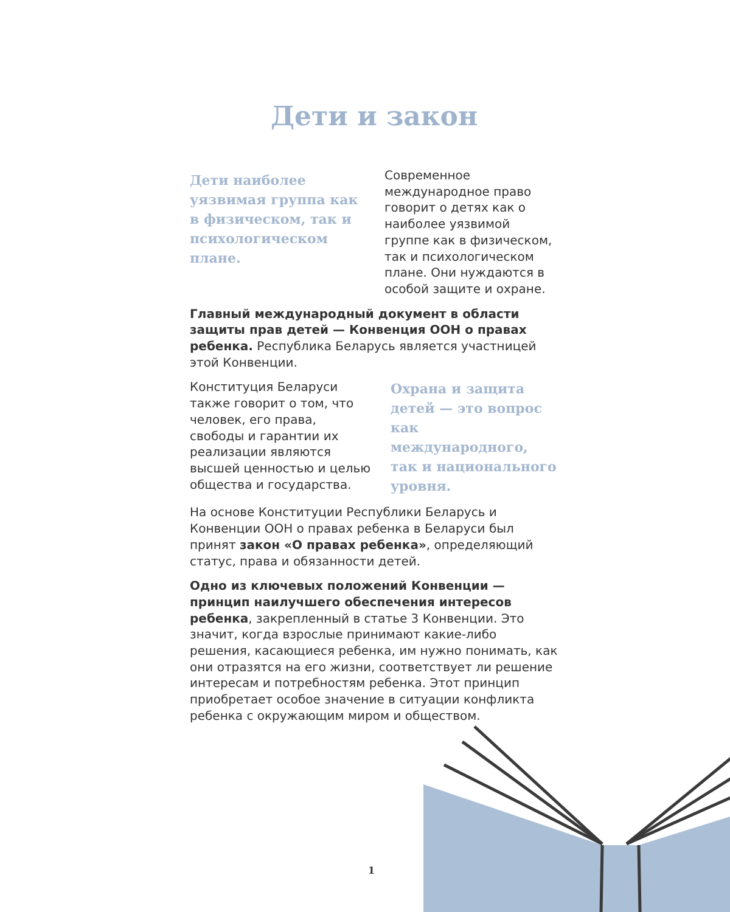Дети и закон
Дети наиболее уязвимая группа как в физическом, так и психологическом плане.
Современное международное право говорит о детях как о наиболее уязвимой группе как в физическом, так и психологическом плане. Они нуждаются в особой защите и охране.
Главный международный документ в области защиты прав детей — Конвенция ООН о правах ребенка. Республика Беларусь является участницей этой Конвенции.
Конституция Беларуси также говорит о том, что человек, его права, свободы и гарантии их реализации являются высшей ценностью и целью общества и государства.
Охрана и защита детей — это вопрос как международного, так и национального уровня.
На основе Конституции Республики Беларусь и Конвенции ООН о правах ребенка в Беларуси был принят закон «О правах ребенка», определяющий статус, права и обязанности детей.
Одно из ключевых положений Конвенции — принцип наилучшего обеспечения интересов ребенка, закрепленный в статье 3 Конвенции. Это значит, когда взрослые принимают какие-либо решения, касающиеся ребенка, им нужно понимать, как они отразятся на его жизни, соответствует ли решение интересам и потребностям ребенка. Этот принцип приобретает особое значение в ситуации конфликта ребенка с окружающим миром и обществом.
1